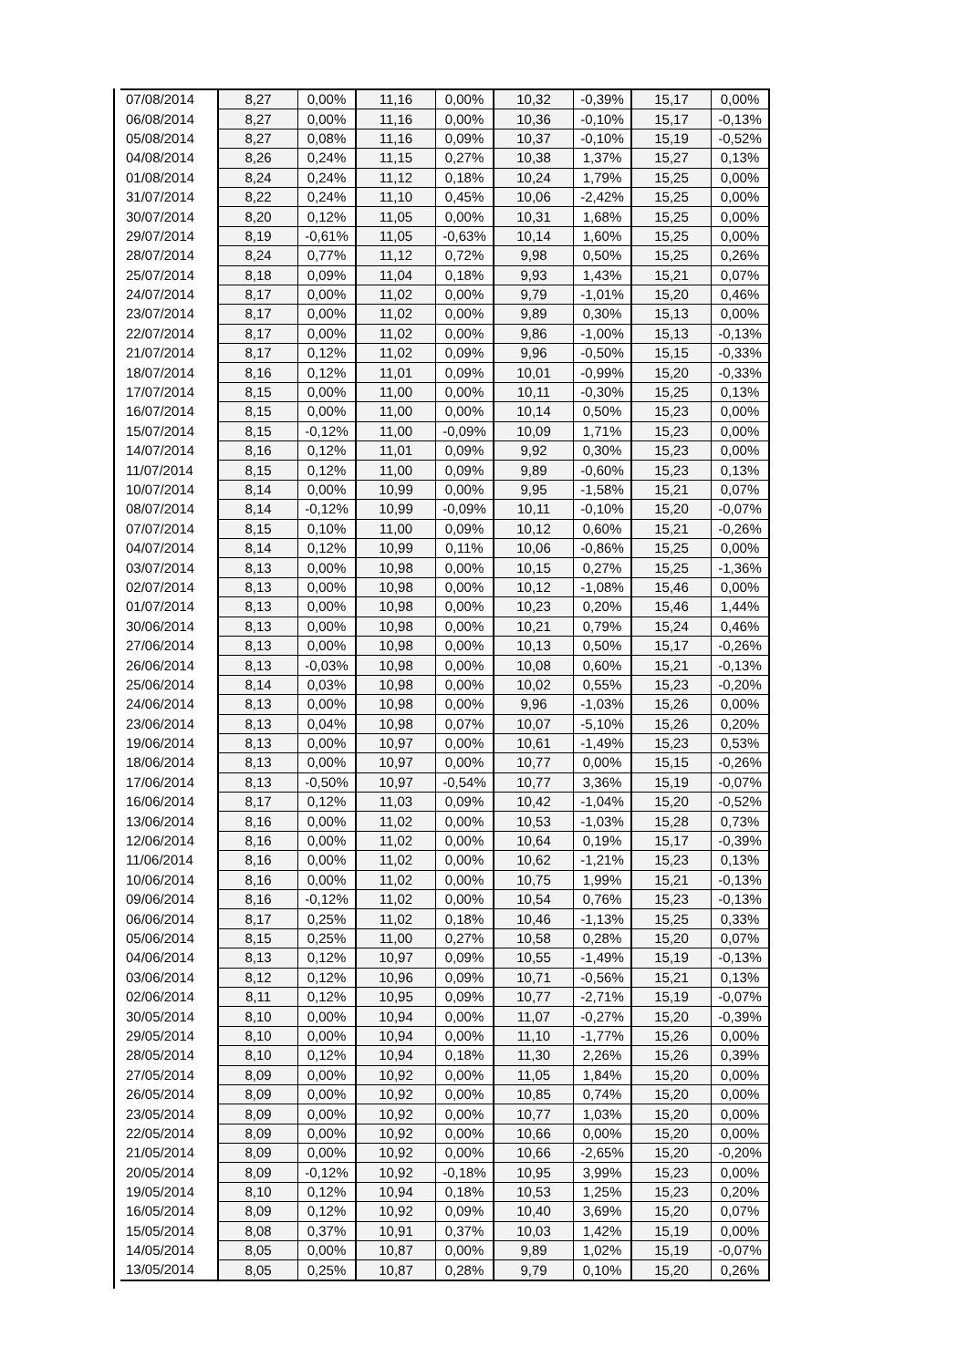| 07/08/2014 | 8,27 | 0,00% | 11,16 | 0,00% | 10,32 | -0,39% | 15,17 | 0,00% |
| 06/08/2014 | 8,27 | 0,00% | 11,16 | 0,00% | 10,36 | -0,10% | 15,17 | -0,13% |
| 05/08/2014 | 8,27 | 0,08% | 11,16 | 0,09% | 10,37 | -0,10% | 15,19 | -0,52% |
| 04/08/2014 | 8,26 | 0,24% | 11,15 | 0,27% | 10,38 | 1,37% | 15,27 | 0,13% |
| 01/08/2014 | 8,24 | 0,24% | 11,12 | 0,18% | 10,24 | 1,79% | 15,25 | 0,00% |
| 31/07/2014 | 8,22 | 0,24% | 11,10 | 0,45% | 10,06 | -2,42% | 15,25 | 0,00% |
| 30/07/2014 | 8,20 | 0,12% | 11,05 | 0,00% | 10,31 | 1,68% | 15,25 | 0,00% |
| 29/07/2014 | 8,19 | -0,61% | 11,05 | -0,63% | 10,14 | 1,60% | 15,25 | 0,00% |
| 28/07/2014 | 8,24 | 0,77% | 11,12 | 0,72% | 9,98 | 0,50% | 15,25 | 0,26% |
| 25/07/2014 | 8,18 | 0,09% | 11,04 | 0,18% | 9,93 | 1,43% | 15,21 | 0,07% |
| 24/07/2014 | 8,17 | 0,00% | 11,02 | 0,00% | 9,79 | -1,01% | 15,20 | 0,46% |
| 23/07/2014 | 8,17 | 0,00% | 11,02 | 0,00% | 9,89 | 0,30% | 15,13 | 0,00% |
| 22/07/2014 | 8,17 | 0,00% | 11,02 | 0,00% | 9,86 | -1,00% | 15,13 | -0,13% |
| 21/07/2014 | 8,17 | 0,12% | 11,02 | 0,09% | 9,96 | -0,50% | 15,15 | -0,33% |
| 18/07/2014 | 8,16 | 0,12% | 11,01 | 0,09% | 10,01 | -0,99% | 15,20 | -0,33% |
| 17/07/2014 | 8,15 | 0,00% | 11,00 | 0,00% | 10,11 | -0,30% | 15,25 | 0,13% |
| 16/07/2014 | 8,15 | 0,00% | 11,00 | 0,00% | 10,14 | 0,50% | 15,23 | 0,00% |
| 15/07/2014 | 8,15 | -0,12% | 11,00 | -0,09% | 10,09 | 1,71% | 15,23 | 0,00% |
| 14/07/2014 | 8,16 | 0,12% | 11,01 | 0,09% | 9,92 | 0,30% | 15,23 | 0,00% |
| 11/07/2014 | 8,15 | 0,12% | 11,00 | 0,09% | 9,89 | -0,60% | 15,23 | 0,13% |
| 10/07/2014 | 8,14 | 0,00% | 10,99 | 0,00% | 9,95 | -1,58% | 15,21 | 0,07% |
| 08/07/2014 | 8,14 | -0,12% | 10,99 | -0,09% | 10,11 | -0,10% | 15,20 | -0,07% |
| 07/07/2014 | 8,15 | 0,10% | 11,00 | 0,09% | 10,12 | 0,60% | 15,21 | -0,26% |
| 04/07/2014 | 8,14 | 0,12% | 10,99 | 0,11% | 10,06 | -0,86% | 15,25 | 0,00% |
| 03/07/2014 | 8,13 | 0,00% | 10,98 | 0,00% | 10,15 | 0,27% | 15,25 | -1,36% |
| 02/07/2014 | 8,13 | 0,00% | 10,98 | 0,00% | 10,12 | -1,08% | 15,46 | 0,00% |
| 01/07/2014 | 8,13 | 0,00% | 10,98 | 0,00% | 10,23 | 0,20% | 15,46 | 1,44% |
| 30/06/2014 | 8,13 | 0,00% | 10,98 | 0,00% | 10,21 | 0,79% | 15,24 | 0,46% |
| 27/06/2014 | 8,13 | 0,00% | 10,98 | 0,00% | 10,13 | 0,50% | 15,17 | -0,26% |
| 26/06/2014 | 8,13 | -0,03% | 10,98 | 0,00% | 10,08 | 0,60% | 15,21 | -0,13% |
| 25/06/2014 | 8,14 | 0,03% | 10,98 | 0,00% | 10,02 | 0,55% | 15,23 | -0,20% |
| 24/06/2014 | 8,13 | 0,00% | 10,98 | 0,00% | 9,96 | -1,03% | 15,26 | 0,00% |
| 23/06/2014 | 8,13 | 0,04% | 10,98 | 0,07% | 10,07 | -5,10% | 15,26 | 0,20% |
| 19/06/2014 | 8,13 | 0,00% | 10,97 | 0,00% | 10,61 | -1,49% | 15,23 | 0,53% |
| 18/06/2014 | 8,13 | 0,00% | 10,97 | 0,00% | 10,77 | 0,00% | 15,15 | -0,26% |
| 17/06/2014 | 8,13 | -0,50% | 10,97 | -0,54% | 10,77 | 3,36% | 15,19 | -0,07% |
| 16/06/2014 | 8,17 | 0,12% | 11,03 | 0,09% | 10,42 | -1,04% | 15,20 | -0,52% |
| 13/06/2014 | 8,16 | 0,00% | 11,02 | 0,00% | 10,53 | -1,03% | 15,28 | 0,73% |
| 12/06/2014 | 8,16 | 0,00% | 11,02 | 0,00% | 10,64 | 0,19% | 15,17 | -0,39% |
| 11/06/2014 | 8,16 | 0,00% | 11,02 | 0,00% | 10,62 | -1,21% | 15,23 | 0,13% |
| 10/06/2014 | 8,16 | 0,00% | 11,02 | 0,00% | 10,75 | 1,99% | 15,21 | -0,13% |
| 09/06/2014 | 8,16 | -0,12% | 11,02 | 0,00% | 10,54 | 0,76% | 15,23 | -0,13% |
| 06/06/2014 | 8,17 | 0,25% | 11,02 | 0,18% | 10,46 | -1,13% | 15,25 | 0,33% |
| 05/06/2014 | 8,15 | 0,25% | 11,00 | 0,27% | 10,58 | 0,28% | 15,20 | 0,07% |
| 04/06/2014 | 8,13 | 0,12% | 10,97 | 0,09% | 10,55 | -1,49% | 15,19 | -0,13% |
| 03/06/2014 | 8,12 | 0,12% | 10,96 | 0,09% | 10,71 | -0,56% | 15,21 | 0,13% |
| 02/06/2014 | 8,11 | 0,12% | 10,95 | 0,09% | 10,77 | -2,71% | 15,19 | -0,07% |
| 30/05/2014 | 8,10 | 0,00% | 10,94 | 0,00% | 11,07 | -0,27% | 15,20 | -0,39% |
| 29/05/2014 | 8,10 | 0,00% | 10,94 | 0,00% | 11,10 | -1,77% | 15,26 | 0,00% |
| 28/05/2014 | 8,10 | 0,12% | 10,94 | 0,18% | 11,30 | 2,26% | 15,26 | 0,39% |
| 27/05/2014 | 8,09 | 0,00% | 10,92 | 0,00% | 11,05 | 1,84% | 15,20 | 0,00% |
| 26/05/2014 | 8,09 | 0,00% | 10,92 | 0,00% | 10,85 | 0,74% | 15,20 | 0,00% |
| 23/05/2014 | 8,09 | 0,00% | 10,92 | 0,00% | 10,77 | 1,03% | 15,20 | 0,00% |
| 22/05/2014 | 8,09 | 0,00% | 10,92 | 0,00% | 10,66 | 0,00% | 15,20 | 0,00% |
| 21/05/2014 | 8,09 | 0,00% | 10,92 | 0,00% | 10,66 | -2,65% | 15,20 | -0,20% |
| 20/05/2014 | 8,09 | -0,12% | 10,92 | -0,18% | 10,95 | 3,99% | 15,23 | 0,00% |
| 19/05/2014 | 8,10 | 0,12% | 10,94 | 0,18% | 10,53 | 1,25% | 15,23 | 0,20% |
| 16/05/2014 | 8,09 | 0,12% | 10,92 | 0,09% | 10,40 | 3,69% | 15,20 | 0,07% |
| 15/05/2014 | 8,08 | 0,37% | 10,91 | 0,37% | 10,03 | 1,42% | 15,19 | 0,00% |
| 14/05/2014 | 8,05 | 0,00% | 10,87 | 0,00% | 9,89 | 1,02% | 15,19 | -0,07% |
| 13/05/2014 | 8,05 | 0,25% | 10,87 | 0,28% | 9,79 | 0,10% | 15,20 | 0,26% |